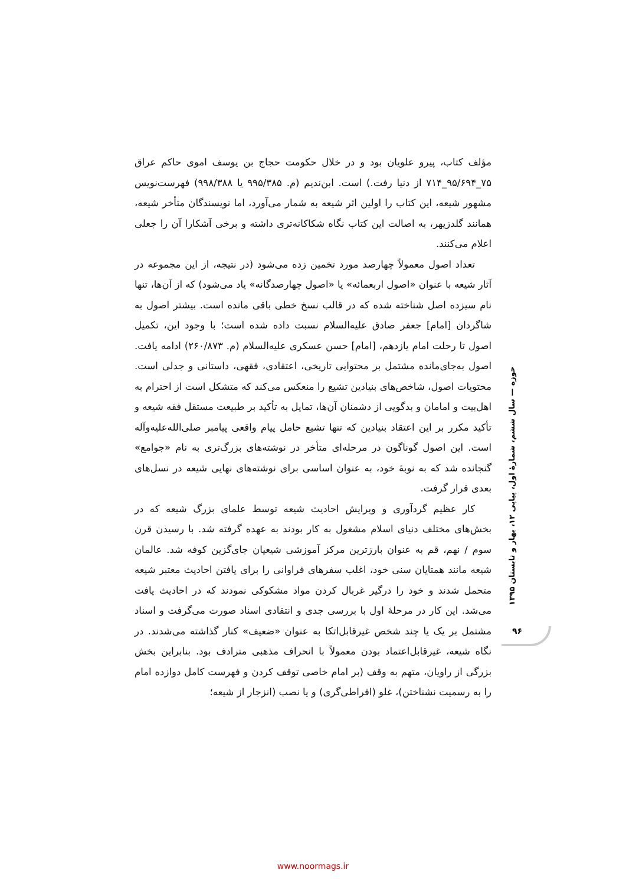مؤلف کتاب، پیرو علویان بود و در خلال حکومت حجاج بن یوسف اموی حاکم عراق ۷۵_۹۵/۶۹۴_۷۱۴ از دنیا رفت.) است. ابن‌ندیم (م. ۹۹۵/۳۸۵ یا ۹۹۸/۳۸۸) فهرست‌نویس مشهور شیعه، این کتاب را اولین اثر شیعه به شمار می‌آورد، اما نویسندگان متأخر شیعه، همانند گلدزیهر، به اصالت این کتاب نگاه شکاکانه‌تری داشته و برخی آشکارا آن را جعلی اعلام می‌کنند.
تعداد اصول معمولاً چهارصد مورد تخمین زده می‌شود (در نتیجه، از این مجموعه در آثار شیعه با عنوان «اصول اربعمائه» یا «اصول چهارصدگانه» یاد می‌شود) که از آن‌ها، تنها نام سیزده اصل شناخته شده که در قالب نسخ خطی باقی مانده است. بیشتر اصول به شاگردان [امام] جعفر صادق علیه‌السلام نسبت داده شده است؛ با وجود این، تکمیل اصول تا رحلت امام یازدهم، [امام] حسن عسکری علیه‌السلام (م. ۲۶۰/۸۷۳) ادامه یافت. اصول به‌جای‌مانده مشتمل بر محتوایی تاریخی، اعتقادی، فقهی، داستانی و جدلی است. محتویات اصول، شاخص‌های بنیادین تشیع را منعکس می‌کند که متشکل است از احترام به اهل‌بیت و امامان و بدگویی از دشمنان آن‌ها، تمایل به تأکید بر طبیعت مستقل فقه شیعه و تأکید مکرر بر این اعتقاد بنیادین که تنها تشیع حامل پیام واقعی پیامبر صلی‌الله‌علیه‌وآله است. این اصول گوناگون در مرحله‌ای متأخر در نوشته‌های بزرگ‌تری به نام «جوامع» گنجانده شد که به نوبهٔ خود، به عنوان اساسی برای نوشته‌های نهایی شیعه در نسل‌های بعدی قرار گرفت.
کار عظیم گردآوری و ویرایش احادیث شیعه توسط علمای بزرگ شیعه که در بخش‌های مختلف دنیای اسلام مشغول به کار بودند به عهده گرفته شد. با رسیدن قرن سوم / نهم، قم به عنوان بارزترین مرکز آموزشی شیعیان جای‌گزین کوفه شد. عالمان شیعه مانند همتایان سنی خود، اغلب سفرهای فراوانی را برای یافتن احادیث معتبر شیعه متحمل شدند و خود را درگیر غربال کردن مواد مشکوکی نمودند که در احادیث یافت می‌شد. این کار در مرحلهٔ اول با بررسی جدی و انتقادی اسناد صورت می‌گرفت و اسناد مشتمل بر یک یا چند شخص غیرقابل‌اتکا به عنوان «ضعیف» کنار گذاشته می‌شدند. در نگاه شیعه، غیرقابل‌اعتماد بودن معمولاً با انحراف مذهبی مترادف بود. بنابراین بخش بزرگی از راویان، متهم به وقف (بر امام خاصی توقف کردن و فهرست کامل دوازده امام را به رسمیت نشناختن)، غلو (افراطی‌گری) و یا نصب (انزجار از شیعه؛
حوزه — سال ششم، شمارهٔ اول، پیاپی ۱۲، بهار و تابستان ۱۳۹۵
۹۶
www.noormags.ir